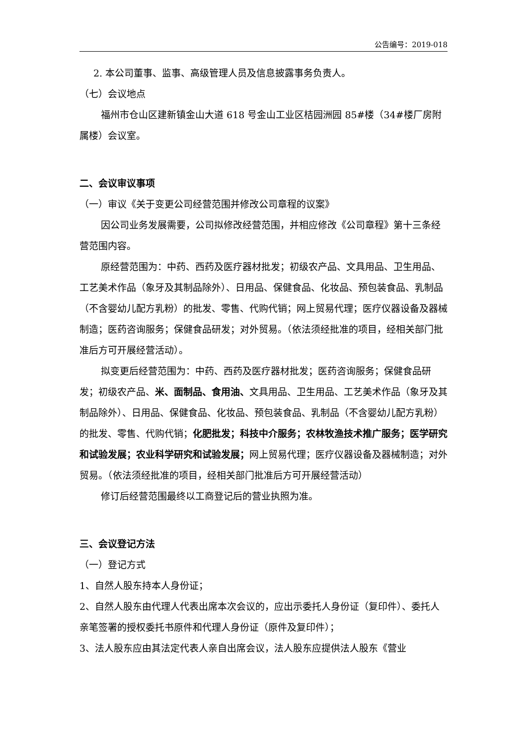公告编号：2019-018
2. 本公司董事、监事、高级管理人员及信息披露事务负责人。
（七）会议地点
福州市仓山区建新镇金山大道 618 号金山工业区桔园洲园 85#楼（34#楼厂房附属楼）会议室。
二、会议审议事项
（一）审议《关于变更公司经营范围并修改公司章程的议案》
因公司业务发展需要，公司拟修改经营范围，并相应修改《公司章程》第十三条经营范围内容。
原经营范围为：中药、西药及医疗器材批发；初级农产品、文具用品、卫生用品、工艺美术作品（象牙及其制品除外）、日用品、保健食品、化妆品、预包装食品、乳制品（不含婴幼儿配方乳粉）的批发、零售、代购代销；网上贸易代理；医疗仪器设备及器械制造；医药咨询服务；保健食品研发；对外贸易。（依法须经批准的项目，经相关部门批准后方可开展经营活动）。
拟变更后经营范围为：中药、西药及医疗器材批发；医药咨询服务；保健食品研发；初级农产品、米、面制品、食用油、文具用品、卫生用品、工艺美术作品（象牙及其制品除外）、日用品、保健食品、化妆品、预包装食品、乳制品（不含婴幼儿配方乳粉）的批发、零售、代购代销；化肥批发；科技中介服务；农林牧渔技术推广服务；医学研究和试验发展；农业科学研究和试验发展；网上贸易代理；医疗仪器设备及器械制造；对外贸易。（依法须经批准的项目，经相关部门批准后方可开展经营活动）
修订后经营范围最终以工商登记后的营业执照为准。
三、会议登记方法
（一）登记方式
1、自然人股东持本人身份证；
2、自然人股东由代理人代表出席本次会议的，应出示委托人身份证（复印件）、委托人亲笔签署的授权委托书原件和代理人身份证（原件及复印件）；
3、法人股东应由其法定代表人亲自出席会议，法人股东应提供法人股东《营业